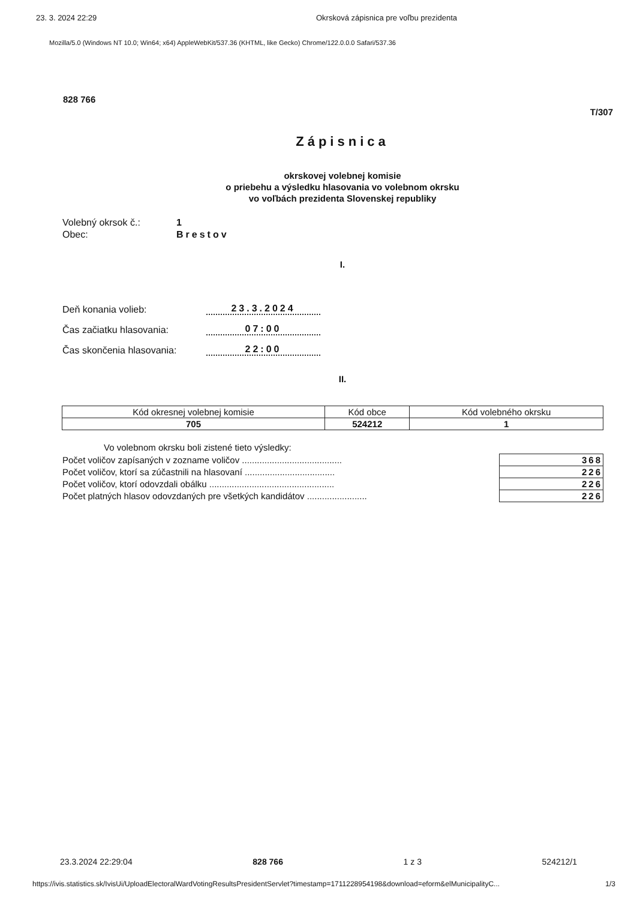23. 3. 2024 22:29 Okrsková zápisnica pre voľbu prezidenta
Mozilla/5.0 (Windows NT 10.0; Win64; x64) AppleWebKit/537.36 (KHTML, like Gecko) Chrome/122.0.0.0 Safari/537.36
828 766
T/307
Zápisnica
okrskovej volebnej komisie
o priebehu a výsledku hlasovania vo volebnom okrsku
vo voľbách prezidenta Slovenskej republiky
Volebný okrsok č.: 1
Obec: Brestov
I.
Deň konania volieb: 23.3.2024
Čas začiatku hlasovania: 07:00
Čas skončenia hlasovania: 22:00
II.
| Kód okresnej volebnej komisie | Kód obce | Kód volebného okrsku |
| 705 | 524212 | 1 |
Vo volebnom okrsku boli zistené tieto výsledky:
| Počet voličov zapísaných v zozname voličov ........................................ | 368 |
| Počet voličov, ktorí sa zúčastnili na hlasovaní .................................... | 226 |
| Počet voličov, ktorí odovzdali obálku .................................................. | 226 |
| Počet platných hlasov odovzdaných pre všetkých kandidátov ........................ | 226 |
23.3.2024 22:29:04 828 766 1 z 3 524212/1
https://ivis.statistics.sk/IvisUi/UploadElectoralWardVotingResultsPresidentServlet?timestamp=1711228954198&download=eform&elMunicipalityC... 1/3